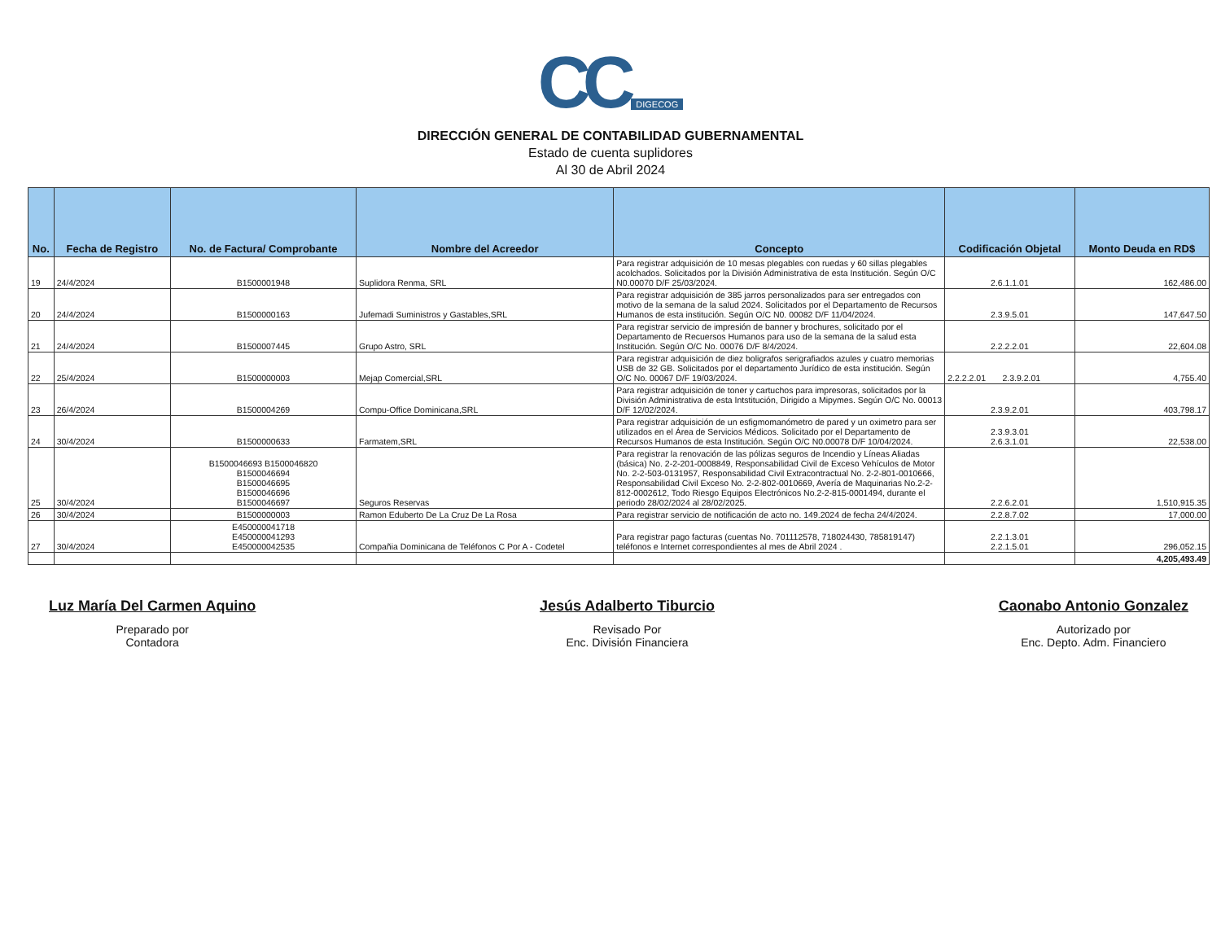CC DIGECOG
DIRECCIÓN GENERAL DE CONTABILIDAD GUBERNAMENTAL
Estado de cuenta suplidores
Al 30 de Abril 2024
| No. | Fecha de Registro | No. de Factura/ Comprobante | Nombre del Acreedor | Concepto | Codificación Objetal | Monto Deuda en RD$ |
| --- | --- | --- | --- | --- | --- | --- |
| 19 | 24/4/2024 | B1500001948 | Suplidora Renma, SRL | Para registrar adquisición de 10 mesas plegables con ruedas y 60 sillas plegables acolchados. Solicitados por la División Administrativa de esta Institución. Según O/C N0.00070 D/F 25/03/2024. | 2.6.1.1.01 | 162,486.00 |
| 20 | 24/4/2024 | B1500000163 | Jufemadi Suministros y Gastables,SRL | Para registrar adquisición de 385 jarros personalizados para ser entregados con motivo de la semana de la salud 2024. Solicitados por el Departamento de Recursos Humanos de esta institución. Según O/C N0. 00082 D/F 11/04/2024. | 2.3.9.5.01 | 147,647.50 |
| 21 | 24/4/2024 | B1500007445 | Grupo Astro, SRL | Para registrar servicio de impresión de banner y brochures, solicitado por el Departamento de Recuersos Humanos para uso de la semana de la salud esta Institución. Según O/C No. 00076 D/F 8/4/2024. | 2.2.2.2.01 | 22,604.08 |
| 22 | 25/4/2024 | B1500000003 | Mejap Comercial,SRL | Para registrar adquisición de diez boligrafos serigrafiados azules y cuatro memorias USB de 32 GB. Solicitados por el departamento Jurídico de esta institución. Según O/C No. 00067 D/F 19/03/2024. | 2.2.2.2.01 2.3.9.2.01 | 4,755.40 |
| 23 | 26/4/2024 | B1500004269 | Compu-Office Dominicana,SRL | Para registrar adquisición de toner y cartuchos para impresoras, solicitados por la División Administrativa de esta Intstitución, Dirigido a Mipymes. Según O/C No. 00013 D/F 12/02/2024. | 2.3.9.2.01 | 403,798.17 |
| 24 | 30/4/2024 | B1500000633 | Farmatem,SRL | Para registrar adquisición de un esfigmomanómetro de pared y un oximetro para ser utilizados en el Área de Servicios Médicos. Solicitado por el Departamento de Recursos Humanos de esta Institución. Según O/C N0.00078 D/F 10/04/2024. | 2.3.9.3.01 2.6.3.1.01 | 22,538.00 |
| 25 | 30/4/2024 | B1500046693 B1500046820 B1500046694 B1500046695 B1500046696 B1500046697 | Seguros Reservas | Para registrar la renovación de las pólizas seguros de Incendio y Líneas Aliadas (básica) No. 2-2-201-0008849, Responsabilidad Civil de Exceso Vehículos de Motor No. 2-2-503-0131957, Responsabilidad Civil Extracontractual No. 2-2-801-0010666, Responsabilidad Civil Exceso No. 2-2-802-0010669, Avería de Maquinarias No.2-2-812-0002612, Todo Riesgo Equipos Electrónicos No.2-2-815-0001494, durante el periodo 28/02/2024 al 28/02/2025. | 2.2.6.2.01 | 1,510,915.35 |
| 26 | 30/4/2024 | B1500000003 | Ramon Eduberto De La Cruz De La Rosa | Para registrar servicio de notificación de acto no. 149.2024 de fecha 24/4/2024. | 2.2.8.7.02 | 17,000.00 |
| 27 | 30/4/2024 | E450000041718 E450000041293 E450000042535 | Compañia Dominicana de Teléfonos C Por A - Codetel | Para registrar pago facturas (cuentas No. 701112578, 718024430, 785819147) teléfonos e Internet correspondientes al mes de Abril 2024 . | 2.2.1.3.01 2.2.1.5.01 | 296,052.15 |
| | | | | | | 4,205,493.49 |
Luz María Del Carmen Aquino
Preparado por
Contadora
Jesús Adalberto Tiburcio
Revisado Por
Enc. División Financiera
Caonabo Antonio Gonzalez
Autorizado por
Enc. Depto. Adm. Financiero